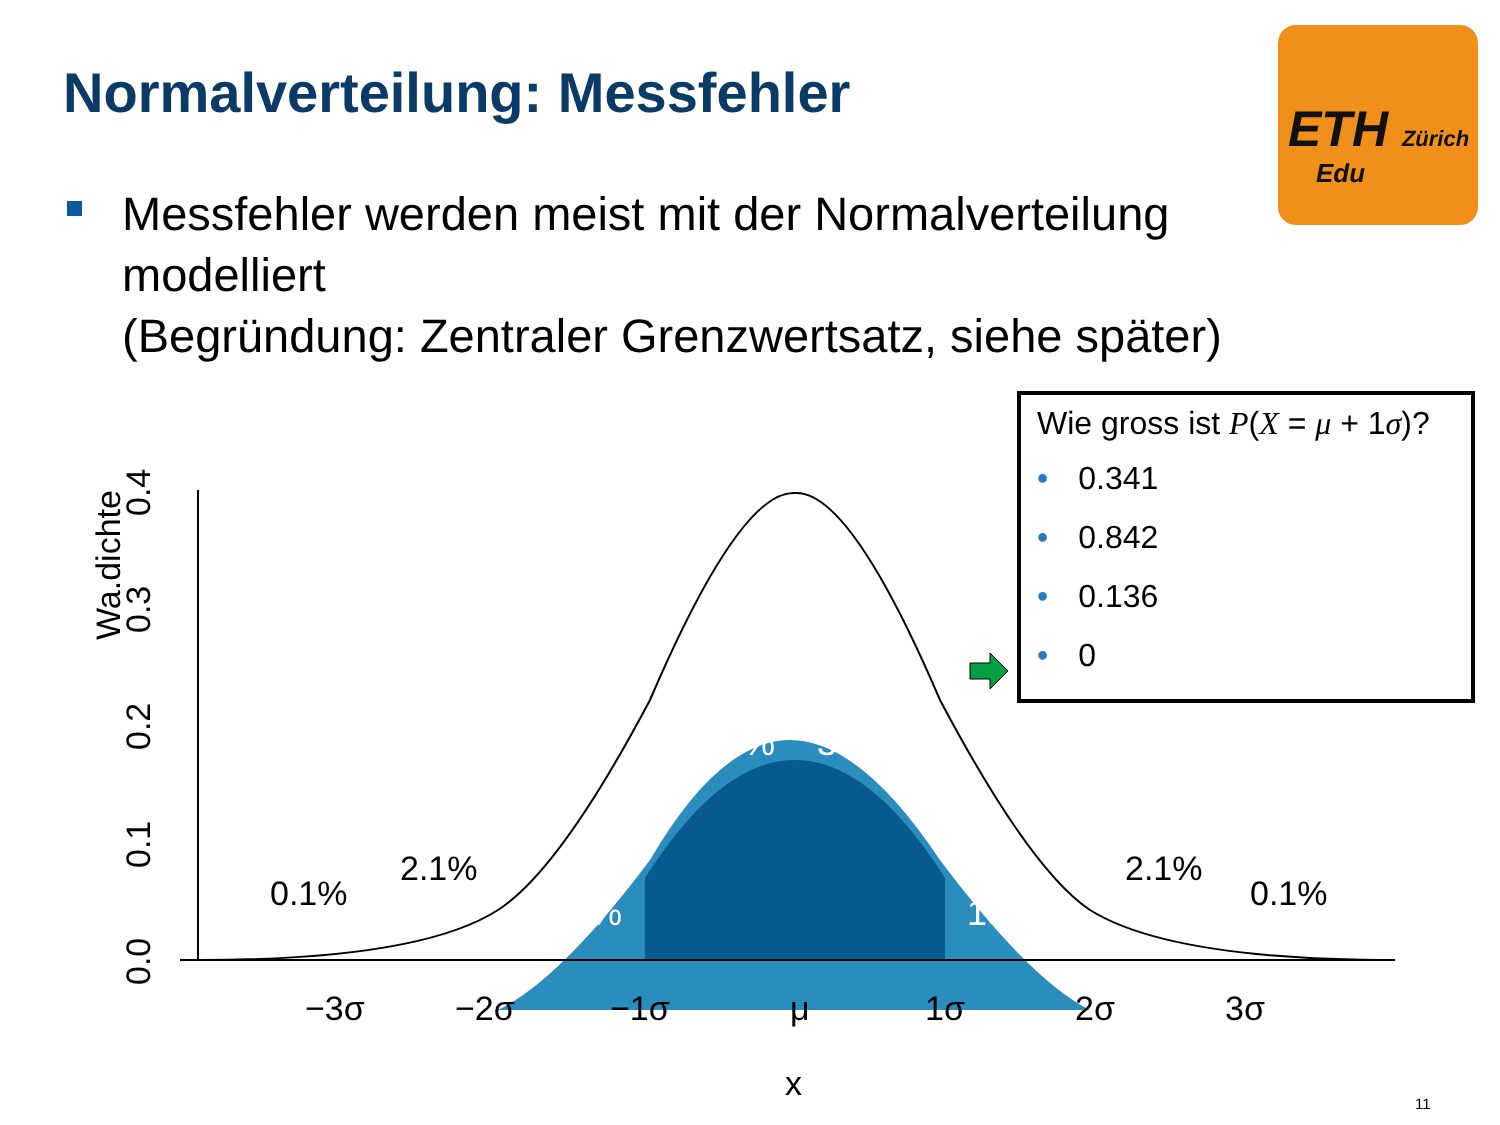Normalverteilung: Messfehler
ETH Zürich
Edu
Messfehler werden meist mit der Normalverteilung modelliert
(Begründung: Zentraler Grenzwertsatz, siehe später)
Wa.dichte
0.0
0.1
0.2
0.3
0.4
−3σ
−2σ
−1σ
μ
1σ
2σ
3σ
x
0.1%
2.1%
2.1%
0.1%
34.1%
34.1%
13.6%
13.6%
Wie gross ist P(X = μ + 1σ)?
• 0.341
• 0.842
• 0.136
• 0
11